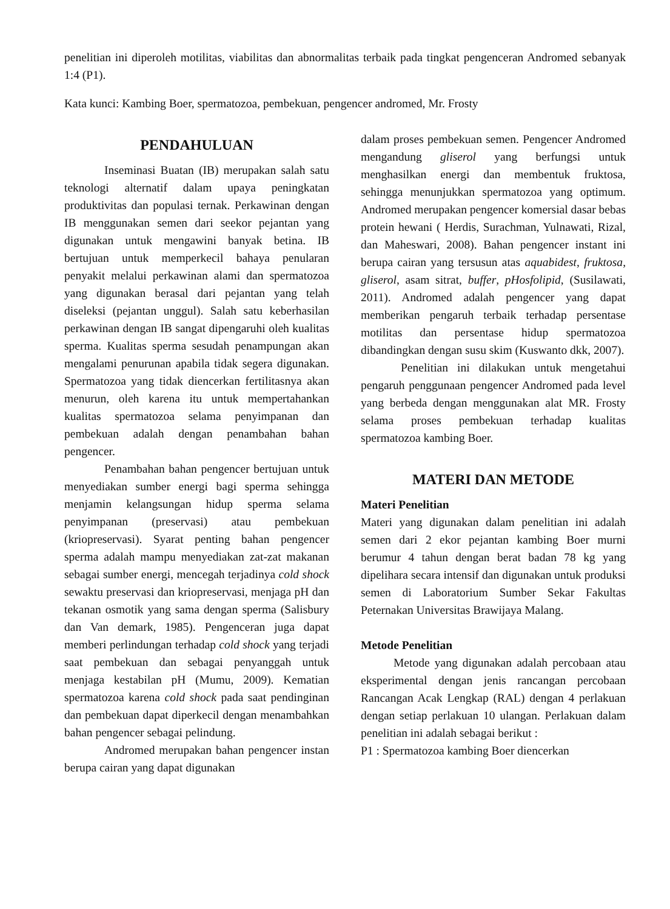penelitian ini diperoleh motilitas, viabilitas dan abnormalitas terbaik pada tingkat pengenceran Andromed sebanyak 1:4 (P1).
Kata kunci: Kambing Boer, spermatozoa, pembekuan, pengencer andromed, Mr. Frosty
PENDAHULUAN
Inseminasi Buatan (IB) merupakan salah satu teknologi alternatif dalam upaya peningkatan produktivitas dan populasi ternak. Perkawinan dengan IB menggunakan semen dari seekor pejantan yang digunakan untuk mengawini banyak betina. IB bertujuan untuk memperkecil bahaya penularan penyakit melalui perkawinan alami dan spermatozoa yang digunakan berasal dari pejantan yang telah diseleksi (pejantan unggul). Salah satu keberhasilan perkawinan dengan IB sangat dipengaruhi oleh kualitas sperma. Kualitas sperma sesudah penampungan akan mengalami penurunan apabila tidak segera digunakan. Spermatozoa yang tidak diencerkan fertilitasnya akan menurun, oleh karena itu untuk mempertahankan kualitas spermatozoa selama penyimpanan dan pembekuan adalah dengan penambahan bahan pengencer.
Penambahan bahan pengencer bertujuan untuk menyediakan sumber energi bagi sperma sehingga menjamin kelangsungan hidup sperma selama penyimpanan (preservasi) atau pembekuan (kriopreservasi). Syarat penting bahan pengencer sperma adalah mampu menyediakan zat-zat makanan sebagai sumber energi, mencegah terjadinya cold shock sewaktu preservasi dan kriopreservasi, menjaga pH dan tekanan osmotik yang sama dengan sperma (Salisbury dan Van demark, 1985). Pengenceran juga dapat memberi perlindungan terhadap cold shock yang terjadi saat pembekuan dan sebagai penyanggah untuk menjaga kestabilan pH (Mumu, 2009). Kematian spermatozoa karena cold shock pada saat pendinginan dan pembekuan dapat diperkecil dengan menambahkan bahan pengencer sebagai pelindung.
Andromed merupakan bahan pengencer instan berupa cairan yang dapat digunakan
dalam proses pembekuan semen. Pengencer Andromed mengandung gliserol yang berfungsi untuk menghasilkan energi dan membentuk fruktosa, sehingga menunjukkan spermatozoa yang optimum. Andromed merupakan pengencer komersial dasar bebas protein hewani ( Herdis, Surachman, Yulnawati, Rizal, dan Maheswari, 2008). Bahan pengencer instant ini berupa cairan yang tersusun atas aquabidest, fruktosa, gliserol, asam sitrat, buffer, pHosfolipid, (Susilawati, 2011). Andromed adalah pengencer yang dapat memberikan pengaruh terbaik terhadap persentase motilitas dan persentase hidup spermatozoa dibandingkan dengan susu skim (Kuswanto dkk, 2007).
Penelitian ini dilakukan untuk mengetahui pengaruh penggunaan pengencer Andromed pada level yang berbeda dengan menggunakan alat MR. Frosty selama proses pembekuan terhadap kualitas spermatozoa kambing Boer.
MATERI DAN METODE
Materi Penelitian
Materi yang digunakan dalam penelitian ini adalah semen dari 2 ekor pejantan kambing Boer murni berumur 4 tahun dengan berat badan 78 kg yang dipelihara secara intensif dan digunakan untuk produksi semen di Laboratorium Sumber Sekar Fakultas Peternakan Universitas Brawijaya Malang.
Metode Penelitian
Metode yang digunakan adalah percobaan atau eksperimental dengan jenis rancangan percobaan Rancangan Acak Lengkap (RAL) dengan 4 perlakuan dengan setiap perlakuan 10 ulangan. Perlakuan dalam penelitian ini adalah sebagai berikut :
P1 : Spermatozoa kambing Boer diencerkan